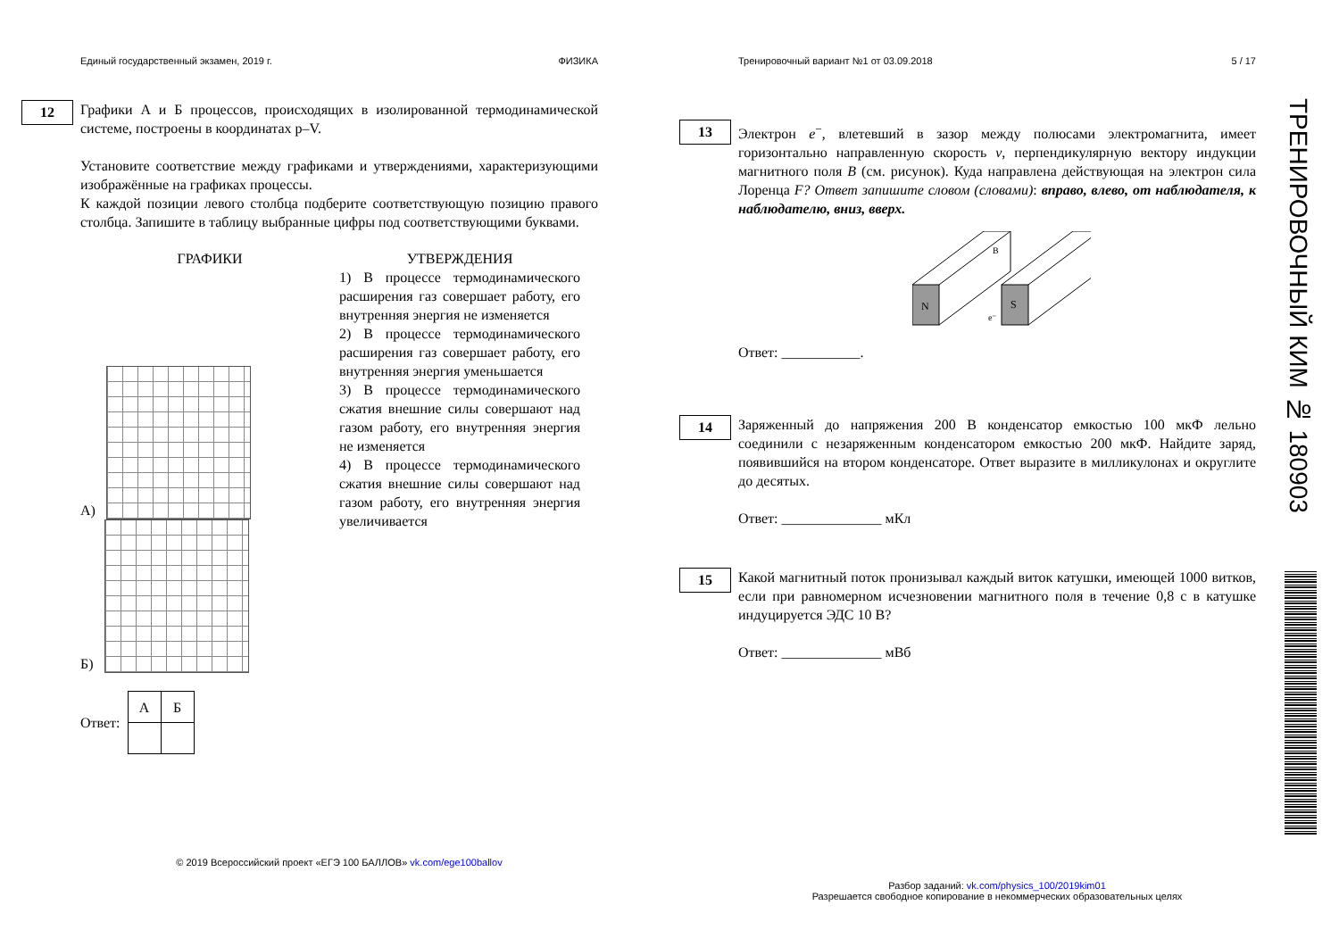Единый государственный экзамен, 2019 г. ФИЗИКА
12
Графики А и Б процессов, происходящих в изолированной термодинамической системе, построены в координатах p–V.
Установите соответствие между графиками и утверждениями, характеризующими изображённые на графиках процессы.
К каждой позиции левого столбца подберите соответствующую позицию правого столбца. Запишите в таблицу выбранные цифры под соответствующими буквами.
ГРАФИКИ
А)
Б)
УТВЕРЖДЕНИЯ
1) В процессе термодинамического расширения газ совершает работу, его внутренняя энергия не изменяется
2) В процессе термодинамического расширения газ совершает работу, его внутренняя энергия уменьшается
3) В процессе термодинамического сжатия внешние силы совершают над газом работу, его внутренняя энергия не изменяется
4) В процессе термодинамического сжатия внешние силы совершают над газом работу, его внутренняя энергия увеличивается
Ответ:
| А | Б |
© 2019 Всероссийский проект «ЕГЭ 100 БАЛЛОВ» vk.com/ege100ballov
Тренировочный вариант №1 от 03.09.2018 5 / 17
13
Электрон e<sup>−</sup>, влетевший в зазор между полюсами электромагнита, имеет горизонтально направленную скорость v, перпендикулярную вектору индукции магнитного поля B (см. рисунок). Куда направлена действующая на электрон сила Лоренца F? Ответ запишите словом (словами): вправо, влево, от наблюдателя, к наблюдателю, вниз, вверх.
N
S
B
e⁻
Ответ: ___________.
14
Заряженный до напряжения 200 В конденсатор емкостью 100 мкФ лельно соединили с незаряженным конденсатором емкостью 200 мкФ. Найдите заряд, появившийся на втором конденсаторе. Ответ выразите в милликулонах и округлите до десятых.
Ответ: ______________ мКл
15
Какой магнитный поток пронизывал каждый виток катушки, имеющей 1000 витков, если при равномерном исчезновении магнитного поля в течение 0,8 с в катушке индуцируется ЭДС 10 В?
Ответ: ______________ мВб
Разбор заданий: vk.com/physics_100/2019kim01
Разрешается свободное копирование в некоммерческих образовательных целях
ТРЕНИРОВОЧНЫЙ КИМ № 180903